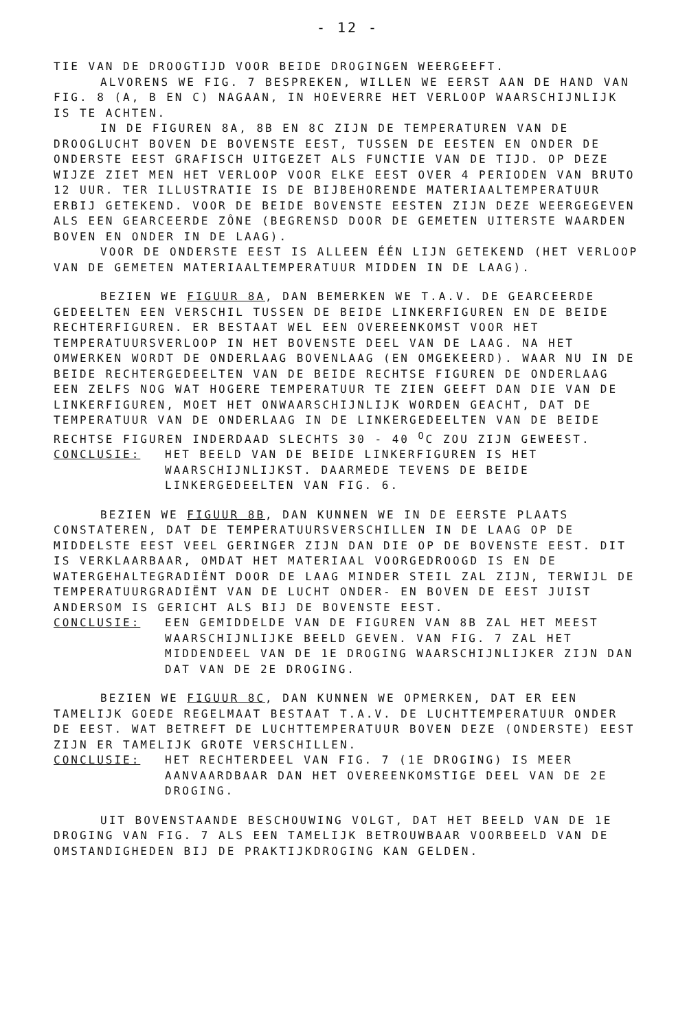- 12 -
TIE VAN DE DROOGTIJD VOOR BEIDE DROGINGEN WEERGEEFT.
ALVORENS WE FIG. 7 BESPREKEN, WILLEN WE EERST AAN DE HAND VAN FIG. 8 (A, B EN C) NAGAAN, IN HOEVERRE HET VERLOOP WAARSCHIJNLIJK IS TE ACHTEN.
IN DE FIGUREN 8A, 8B EN 8C ZIJN DE TEMPERATUREN VAN DE DROOGLUCHT BOVEN DE BOVENSTE EEST, TUSSEN DE EESTEN EN ONDER DE ONDERSTE EEST GRAFISCH UITGEZET ALS FUNCTIE VAN DE TIJD. OP DEZE WIJZE ZIET MEN HET VERLOOP VOOR ELKE EEST OVER 4 PERIODEN VAN BRUTO 12 UUR. TER ILLUSTRATIE IS DE BIJBEHORENDE MATERIAALTEMPERATUUR ERBIJ GETEKEND. VOOR DE BEIDE BOVENSTE EESTEN ZIJN DEZE WEERGEGEVEN ALS EEN GEARCEERDE ZÔNE (BEGRENSD DOOR DE GEMETEN UITERSTE WAARDEN BOVEN EN ONDER IN DE LAAG).
VOOR DE ONDERSTE EEST IS ALLEEN ÉÉN LIJN GETEKEND (HET VERLOOP VAN DE GEMETEN MATERIAALTEMPERATUUR MIDDEN IN DE LAAG).
BEZIEN WE FIGUUR 8A, DAN BEMERKEN WE T.A.V. DE GEARCEERDE GEDEELTEN EEN VERSCHIL TUSSEN DE BEIDE LINKERFIGUREN EN DE BEIDE RECHTERFIGUREN. ER BESTAAT WEL EEN OVEREENKOMST VOOR HET TEMPERATUURSVERLOOP IN HET BOVENSTE DEEL VAN DE LAAG. NA HET OMWERKEN WORDT DE ONDERLAAG BOVENLAAG (EN OMGEKEERD). WAAR NU IN DE BEIDE RECHTERGEDEELTEN VAN DE BEIDE RECHTSE FIGUREN DE ONDERLAAG EEN ZELFS NOG WAT HOGERE TEMPERATUUR TE ZIEN GEEFT DAN DIE VAN DE LINKERFIGUREN, MOET HET ONWAARSCHIJNLIJK WORDEN GEACHT, DAT DE TEMPERATUUR VAN DE ONDERLAAG IN DE LINKERGEDEELTEN VAN DE BEIDE RECHTSE FIGUREN INDERDAAD SLECHTS 30 - 40 <sup>O</sup>C ZOU ZIJN GEWEEST.
CONCLUSIE: HET BEELD VAN DE BEIDE LINKERFIGUREN IS HET WAARSCHIJNLIJKST. DAARMEDE TEVENS DE BEIDE LINKERGEDEELTEN VAN FIG. 6.
BEZIEN WE FIGUUR 8B, DAN KUNNEN WE IN DE EERSTE PLAATS CONSTATEREN, DAT DE TEMPERATUURSVERSCHILLEN IN DE LAAG OP DE MIDDELSTE EEST VEEL GERINGER ZIJN DAN DIE OP DE BOVENSTE EEST. DIT IS VERKLAARBAAR, OMDAT HET MATERIAAL VOORGEDROOGD IS EN DE WATERGEHALTEGRADIËNT DOOR DE LAAG MINDER STEIL ZAL ZIJN, TERWIJL DE TEMPERATUURGRADIËNT VAN DE LUCHT ONDER- EN BOVEN DE EEST JUIST ANDERSOM IS GERICHT ALS BIJ DE BOVENSTE EEST.
CONCLUSIE: EEN GEMIDDELDE VAN DE FIGUREN VAN 8B ZAL HET MEEST WAARSCHIJNLIJKE BEELD GEVEN. VAN FIG. 7 ZAL HET MIDDENDEEL VAN DE 1E DROGING WAARSCHIJNLIJKER ZIJN DAN DAT VAN DE 2E DROGING.
BEZIEN WE FIGUUR 8C, DAN KUNNEN WE OPMERKEN, DAT ER EEN TAMELIJK GOEDE REGELMAAT BESTAAT T.A.V. DE LUCHTTEMPERATUUR ONDER DE EEST. WAT BETREFT DE LUCHTTEMPERATUUR BOVEN DEZE (ONDERSTE) EEST ZIJN ER TAMELIJK GROTE VERSCHILLEN.
CONCLUSIE: HET RECHTERDEEL VAN FIG. 7 (1E DROGING) IS MEER AANVAARDBAAR DAN HET OVEREENKOMSTIGE DEEL VAN DE 2E DROGING.
UIT BOVENSTAANDE BESCHOUWING VOLGT, DAT HET BEELD VAN DE 1E DROGING VAN FIG. 7 ALS EEN TAMELIJK BETROUWBAAR VOORBEELD VAN DE OMSTANDIGHEDEN BIJ DE PRAKTIJKDROGING KAN GELDEN.